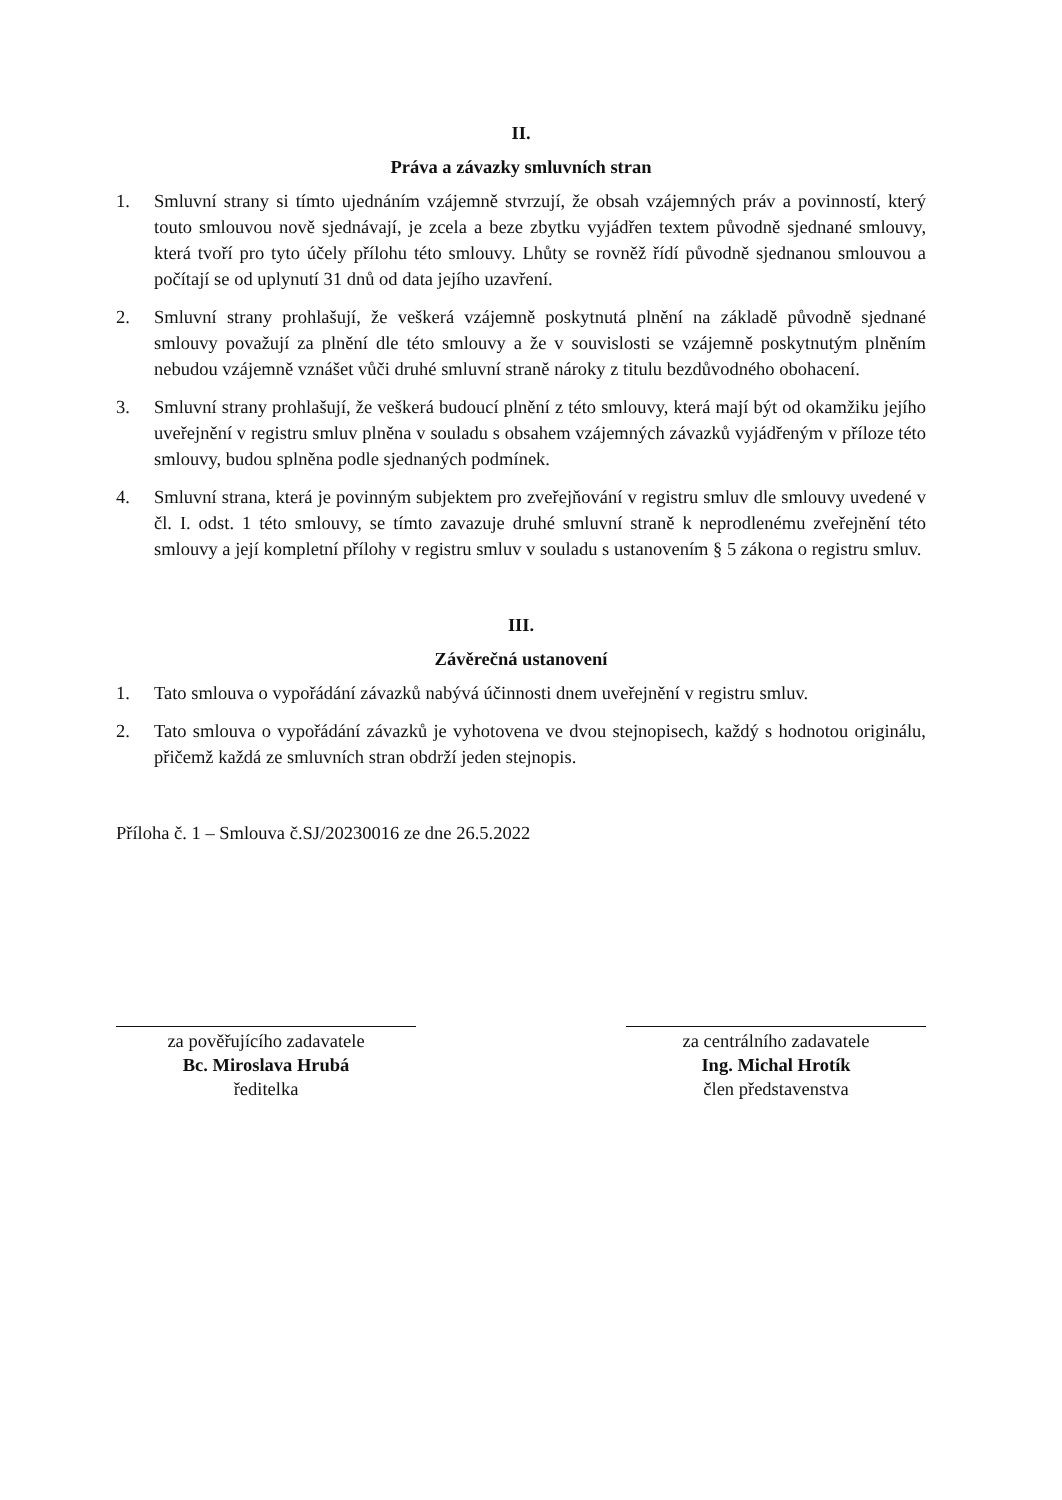II.
Práva a závazky smluvních stran
1. Smluvní strany si tímto ujednáním vzájemně stvrzují, že obsah vzájemných práv a povinností, který touto smlouvou nově sjednávají, je zcela a beze zbytku vyjádřen textem původně sjednané smlouvy, která tvoří pro tyto účely přílohu této smlouvy. Lhůty se rovněž řídí původně sjednanou smlouvou a počítají se od uplynutí 31 dnů od data jejího uzavření.
2. Smluvní strany prohlašují, že veškerá vzájemně poskytnutá plnění na základě původně sjednané smlouvy považují za plnění dle této smlouvy a že v souvislosti se vzájemně poskytnutým plněním nebudou vzájemně vznášet vůči druhé smluvní straně nároky z titulu bezdůvodného obohacení.
3. Smluvní strany prohlašují, že veškerá budoucí plnění z této smlouvy, která mají být od okamžiku jejího uveřejnění v registru smluv plněna v souladu s obsahem vzájemných závazků vyjádřeným v příloze této smlouvy, budou splněna podle sjednaných podmínek.
4. Smluvní strana, která je povinným subjektem pro zveřejňování v registru smluv dle smlouvy uvedené v čl. I. odst. 1 této smlouvy, se tímto zavazuje druhé smluvní straně k neprodlenému zveřejnění této smlouvy a její kompletní přílohy v registru smluv v souladu s ustanovením § 5 zákona o registru smluv.
III.
Závěrečná ustanovení
1. Tato smlouva o vypořádání závazků nabývá účinnosti dnem uveřejnění v registru smluv.
2. Tato smlouva o vypořádání závazků je vyhotovena ve dvou stejnopisech, každý s hodnotou originálu, přičemž každá ze smluvních stran obdrží jeden stejnopis.
Příloha č. 1 – Smlouva č.SJ/20230016 ze dne 26.5.2022
za pověřujícího zadavatele
Bc. Miroslava Hrubá
ředitelka
za centrálního zadavatele
Ing. Michal Hrotík
člen představenstva